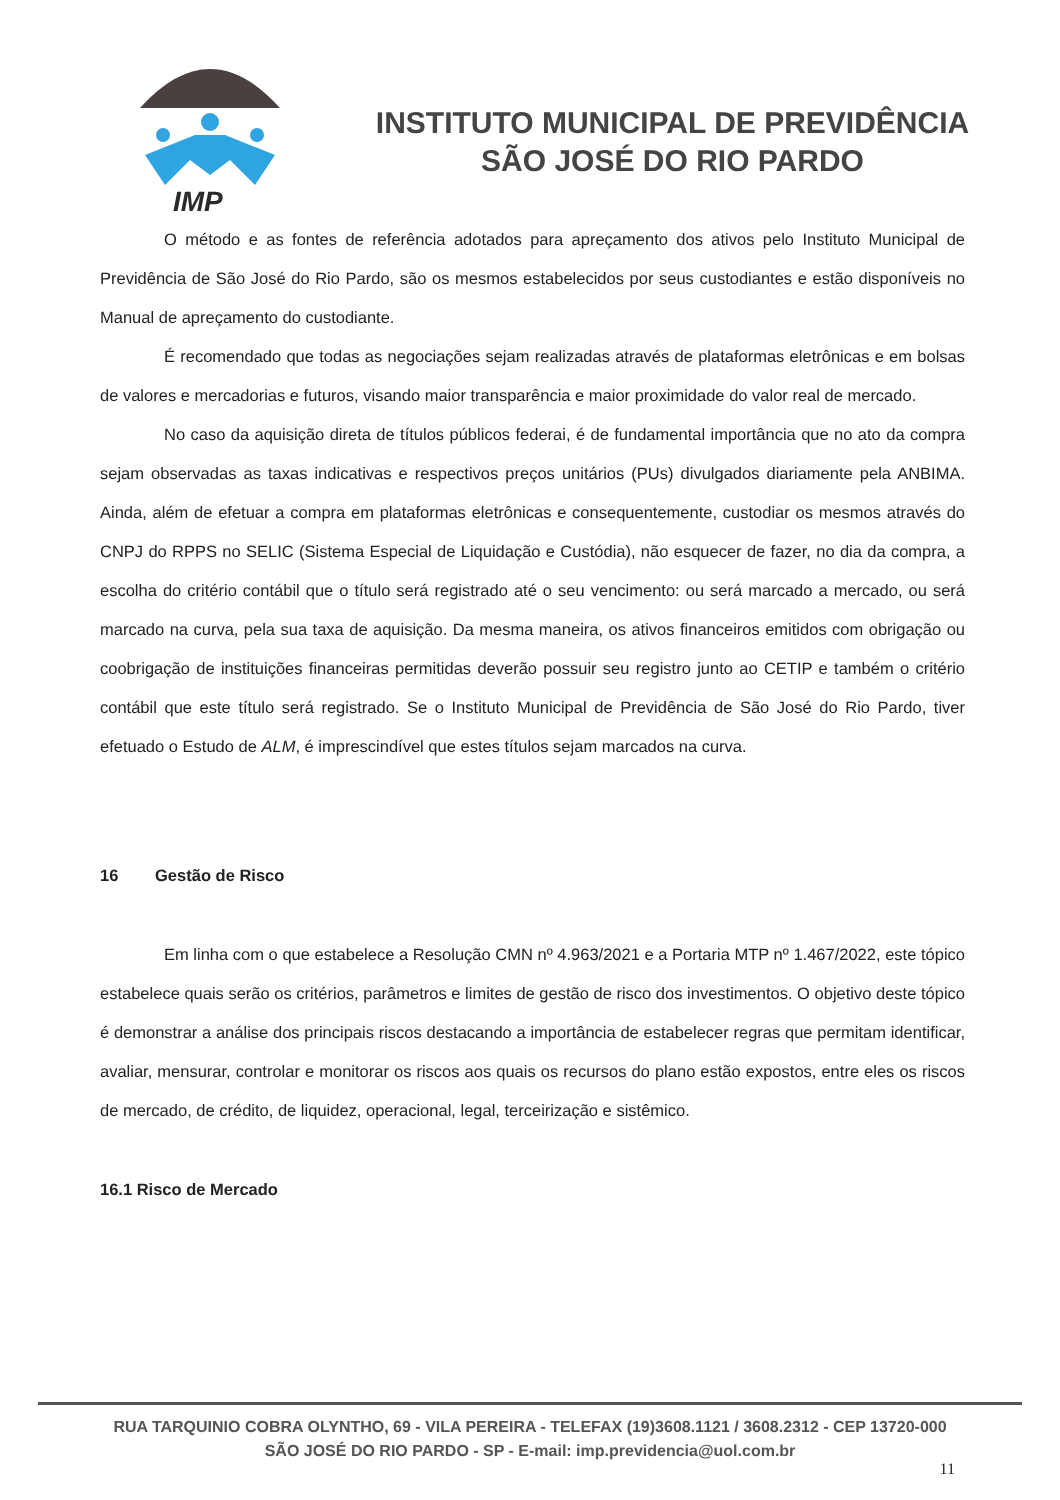IMP
INSTITUTO MUNICIPAL DE PREVIDÊNCIA
SÃO JOSÉ DO RIO PARDO
O método e as fontes de referência adotados para apreçamento dos ativos pelo Instituto Municipal de Previdência de São José do Rio Pardo, são os mesmos estabelecidos por seus custodiantes e estão disponíveis no Manual de apreçamento do custodiante.
É recomendado que todas as negociações sejam realizadas através de plataformas eletrônicas e em bolsas de valores e mercadorias e futuros, visando maior transparência e maior proximidade do valor real de mercado.
No caso da aquisição direta de títulos públicos federai, é de fundamental importância que no ato da compra sejam observadas as taxas indicativas e respectivos preços unitários (PUs) divulgados diariamente pela ANBIMA. Ainda, além de efetuar a compra em plataformas eletrônicas e consequentemente, custodiar os mesmos através do CNPJ do RPPS no SELIC (Sistema Especial de Liquidação e Custódia), não esquecer de fazer, no dia da compra, a escolha do critério contábil que o título será registrado até o seu vencimento: ou será marcado a mercado, ou será marcado na curva, pela sua taxa de aquisição. Da mesma maneira, os ativos financeiros emitidos com obrigação ou coobrigação de instituições financeiras permitidas deverão possuir seu registro junto ao CETIP e também o critério contábil que este título será registrado. Se o Instituto Municipal de Previdência de São José do Rio Pardo, tiver efetuado o Estudo de ALM, é imprescindível que estes títulos sejam marcados na curva.
16 Gestão de Risco
Em linha com o que estabelece a Resolução CMN nº 4.963/2021 e a Portaria MTP nº 1.467/2022, este tópico estabelece quais serão os critérios, parâmetros e limites de gestão de risco dos investimentos. O objetivo deste tópico é demonstrar a análise dos principais riscos destacando a importância de estabelecer regras que permitam identificar, avaliar, mensurar, controlar e monitorar os riscos aos quais os recursos do plano estão expostos, entre eles os riscos de mercado, de crédito, de liquidez, operacional, legal, terceirização e sistêmico.
16.1 Risco de Mercado
RUA TARQUINIO COBRA OLYNTHO, 69 - VILA PEREIRA - TELEFAX (19)3608.1121 / 3608.2312 - CEP 13720-000
SÃO JOSÉ DO RIO PARDO - SP - E-mail: imp.previdencia@uol.com.br
11